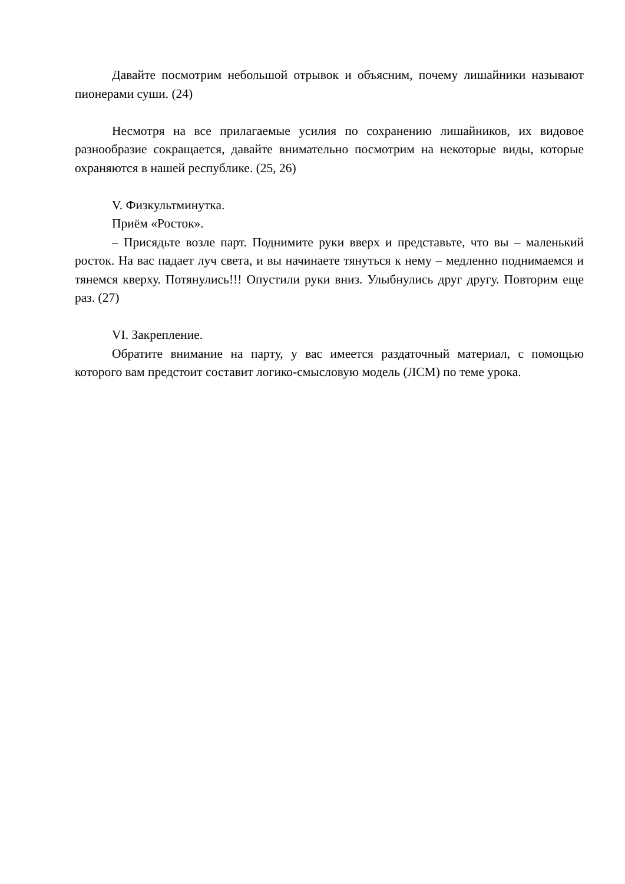Давайте посмотрим небольшой отрывок и объясним, почему лишайники называют пионерами суши. (24)
Несмотря на все прилагаемые усилия по сохранению лишайников, их видовое разнообразие сокращается, давайте внимательно посмотрим на некоторые виды, которые охраняются в нашей республике. (25, 26)
V. Физкультминутка.
Приём «Росток».
– Присядьте возле парт. Поднимите руки вверх и представьте, что вы – маленький росток. На вас падает луч света, и вы начинаете тянуться к нему – медленно поднимаемся и тянемся кверху. Потянулись!!! Опустили руки вниз. Улыбнулись друг другу. Повторим еще раз. (27)
VI. Закрепление.
Обратите внимание на парту, у вас имеется раздаточный материал, с помощью которого вам предстоит составит логико-смысловую модель (ЛСМ) по теме урока.